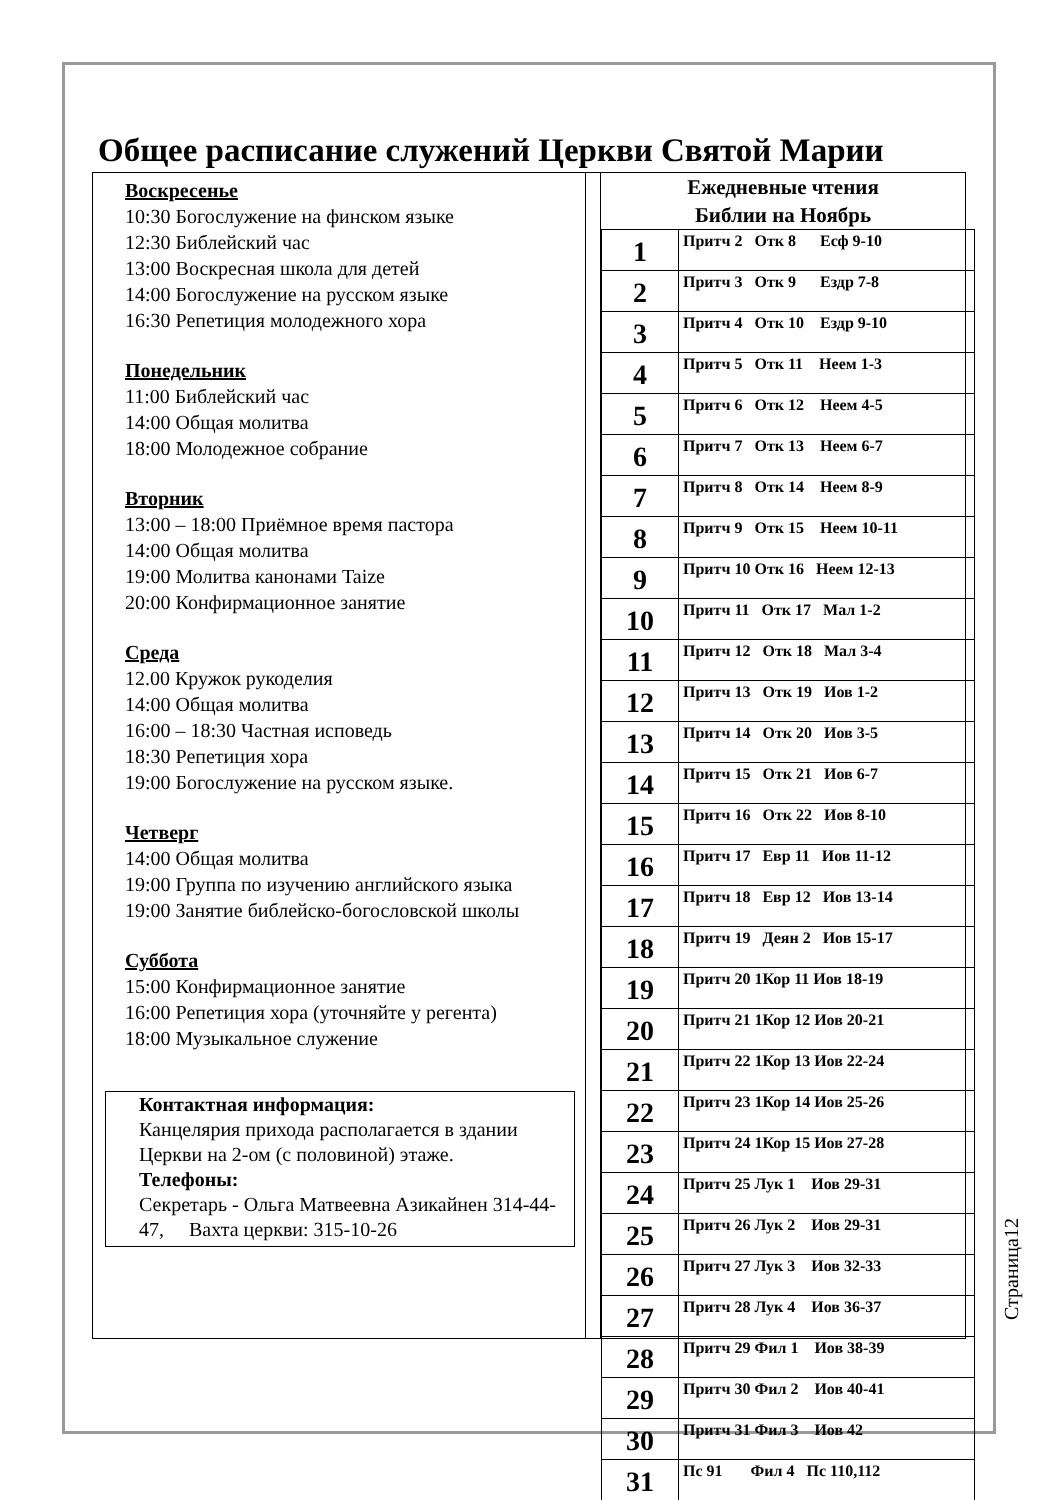Общее расписание служений Церкви Святой Марии
Воскресенье
10:30 Богослужение на финском языке
12:30 Библейский час
13:00 Воскресная школа для детей
14:00 Богослужение на русском языке
16:30 Репетиция молодежного хора
Понедельник
11:00 Библейский час
14:00 Общая молитва
18:00 Молодежное собрание
Вторник
13:00 – 18:00 Приёмное время пастора
14:00 Общая молитва
19:00 Молитва канонами Taize
20:00 Конфирмационное занятие
Среда
12.00 Кружок рукоделия
14:00 Общая молитва
16:00 – 18:30 Частная исповедь
18:30 Репетиция хора
19:00 Богослужение на русском языке.
Четверг
14:00 Общая молитва
19:00 Группа по изучению английского языка
19:00 Занятие библейско-богословской школы
Суббота
15:00 Конфирмационное занятие
16:00 Репетиция хора (уточняйте у регента)
18:00 Музыкальное служение
Контактная информация:
Канцелярия прихода располагается в здании Церкви на 2-ом (с половиной) этаже.
Телефоны:
Секретарь - Ольга Матвеевна Азикайнен 314-44-47, Вахта церкви: 315-10-26
Ежедневные чтения
Библии на Ноябрь
| 1 | Притч 2 Отк 8 Есф 9-10 |
| 2 | Притч 3 Отк 9 Ездр 7-8 |
| 3 | Притч 4 Отк 10 Ездр 9-10 |
| 4 | Притч 5 Отк 11 Неем 1-3 |
| 5 | Притч 6 Отк 12 Неем 4-5 |
| 6 | Притч 7 Отк 13 Неем 6-7 |
| 7 | Притч 8 Отк 14 Неем 8-9 |
| 8 | Притч 9 Отк 15 Неем 10-11 |
| 9 | Притч 10 Отк 16 Неем 12-13 |
| 10 | Притч 11 Отк 17 Мал 1-2 |
| 11 | Притч 12 Отк 18 Мал 3-4 |
| 12 | Притч 13 Отк 19 Иов 1-2 |
| 13 | Притч 14 Отк 20 Иов 3-5 |
| 14 | Притч 15 Отк 21 Иов 6-7 |
| 15 | Притч 16 Отк 22 Иов 8-10 |
| 16 | Притч 17 Евр 11 Иов 11-12 |
| 17 | Притч 18 Евр 12 Иов 13-14 |
| 18 | Притч 19 Деян 2 Иов 15-17 |
| 19 | Притч 20 1Кор 11 Иов 18-19 |
| 20 | Притч 21 1Кор 12 Иов 20-21 |
| 21 | Притч 22 1Кор 13 Иов 22-24 |
| 22 | Притч 23 1Кор 14 Иов 25-26 |
| 23 | Притч 24 1Кор 15 Иов 27-28 |
| 24 | Притч 25 Лук 1 Иов 29-31 |
| 25 | Притч 26 Лук 2 Иов 29-31 |
| 26 | Притч 27 Лук 3 Иов 32-33 |
| 27 | Притч 28 Лук 4 Иов 36-37 |
| 28 | Притч 29 Фил 1 Иов 38-39 |
| 29 | Притч 30 Фил 2 Иов 40-41 |
| 30 | Притч 31 Фил 3 Иов 42 |
| 31 | Пс 91 Фил 4 Пс 110,112 |
Страница12